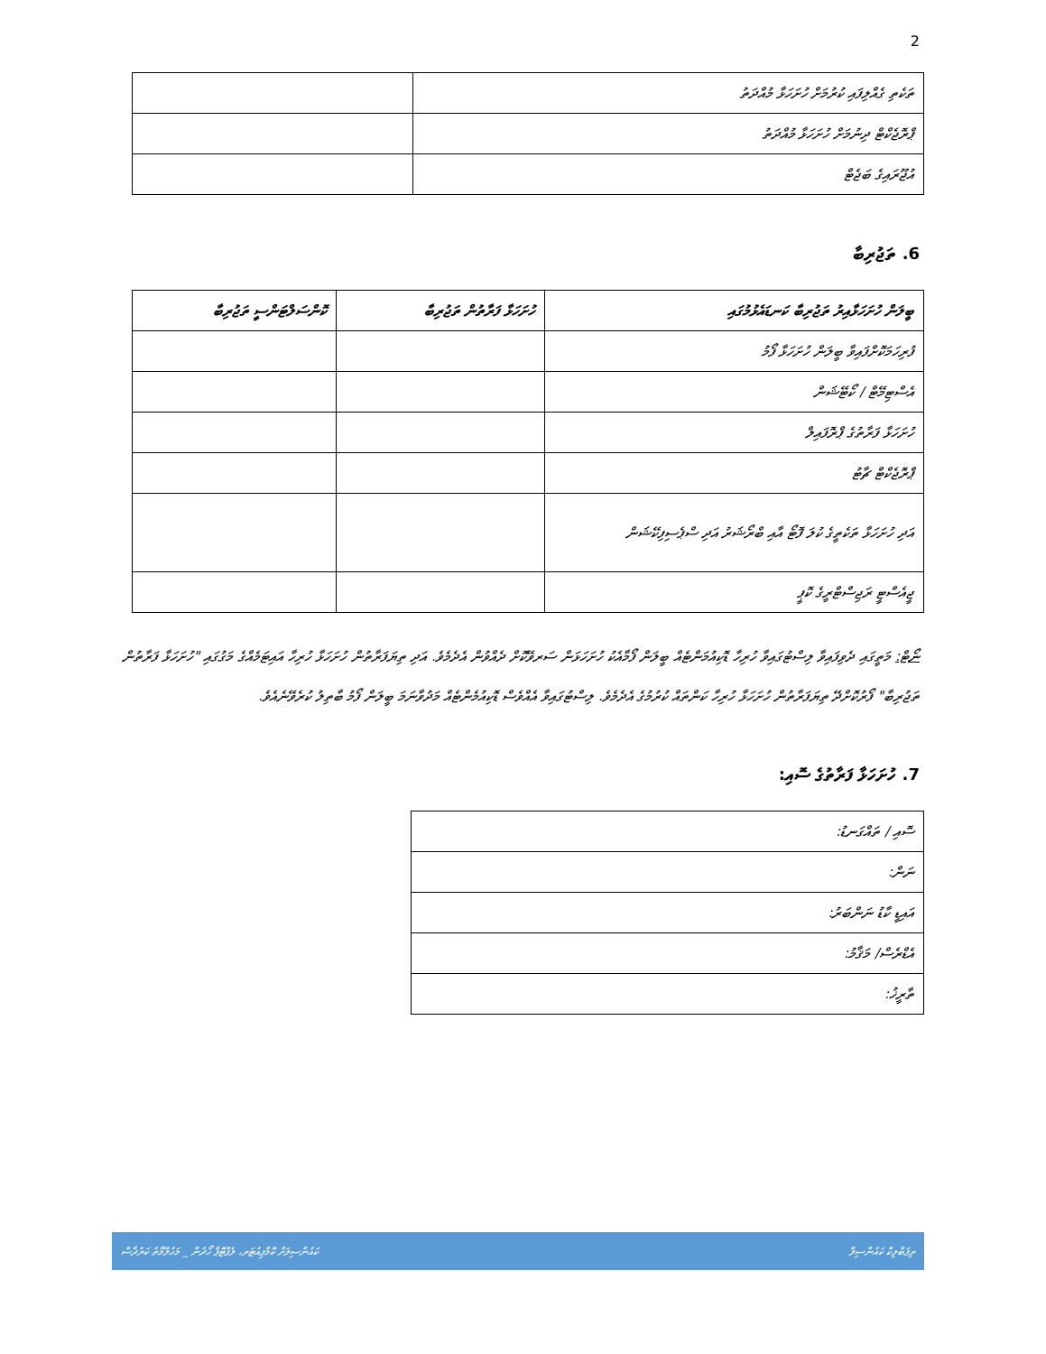2
| ތަކެތި ގެއްލިފައި ކުރުމަށް ހުށަހަޅާ މުއްދަތު | |
| ޕްރޮޖެކްޓް ދިނުމަށް ހުށަހަޅާ މުއްދަތު | |
| އުޖޫރައިގެ ބަޖެޓް | |
6. ތަޖުރިބާ
| ބީލަން ހުށަހަޅާއިރު ތަޖުރިބާ ކަނޑައެޅުމުގައި | ހުށަހަޅާ ފަރާތުން ތަޖުރިބާ | ކޮންސަލްޓަންސީ ތަޖުރިބާ |
| --- | --- | --- |
| ފުރިހަމަކޮށްފައިވާ ބީލަން ހުށަހަޅާ ފޯމު | | |
| އެސްޓިމޭޓް / ކޯޓޭޝަން | | |
| ހުށަހަޅާ ފަރާތުގެ ޕްރޮފައިލް | | |
| ޕްރޮޖެކްޓް ޗާޓު | | |
| އަދި ހުށަހަޅާ ތަކެތީގެ ކުލަ ފޮޓޯ އާއި ބްރޯޝަރު އަދި ސްޕެސިފިކޭޝަން | | |
| ޖީއެސްޓީ ރަޖިސްޓްރީގެ ކޮޕީ | | |
ނޯޓް: މަތީގައި ދެވިފައިވާ ލިސްޓުގައިވާ ހުރިހާ ޑޮކިއުމަންޓެއް ބީލަން ފޯމާއެކު ހުށަހަޅަން ސަރވޭކޮށް ދެއްވުން އެދެމެވެ. އަދި ތިޔަފަރާތުން ހުށަހަޅާ ހުރިހާ އައިޓަމެއްގެ މަގުގައި "ހުށަހަޅާ ފަރާތުން ތަޖުރިބާ" ފޯރުކޮށްދޭ ތިޔަފަރާތުން ހުށަހަޅާ ހުރިހާ ކަންތައް ކުރުމުގެ އެދެމެވެ. ލިސްޓުގައިވާ އެއްވެސް ޑޮކިއުމެންޓެއް މަދުވާނަމަ ބީލަން ފޯމު ބާތިލު ކުރެވޭނެއެވެ.
7. ހުށަހަޅާ ފަރާތުގެ ސޮއި:
| ސޮއި / ތައްގަނޑު: |
| ނަން: |
| އައިޑީ ކާޑު ނަންބަރު: |
| އެޑްރެސް/ މަޤާމު: |
| ތާރީޚު: |
ރިޕަބްލިކް ކައުންސިލް ކައުންސިލަށް ކޮމްޕިއުޓަރ، ލެޕްޓޮޕް ހޯދުން _ މަހުލޫމާތު ކަރުދާސް